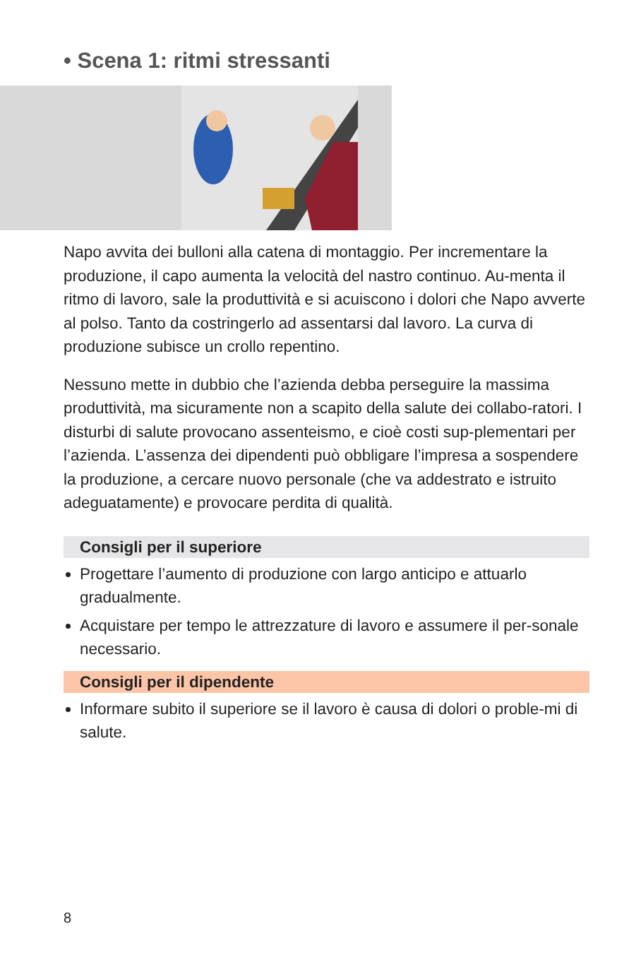• Scena 1: ritmi stressanti
Napo avvita dei bulloni alla catena di montaggio. Per incrementare la produzione, il capo aumenta la velocità del nastro continuo. Au-menta il ritmo di lavoro, sale la produttività e si acuiscono i dolori che Napo avverte al polso. Tanto da costringerlo ad assentarsi dal lavoro. La curva di produzione subisce un crollo repentino.
Nessuno mette in dubbio che l’azienda debba perseguire la massima produttività, ma sicuramente non a scapito della salute dei collabo-ratori. I disturbi di salute provocano assenteismo, e cioè costi sup-plementari per l’azienda. L’assenza dei dipendenti può obbligare l’impresa a sospendere la produzione, a cercare nuovo personale (che va addestrato e istruito adeguatamente) e provocare perdita di qualità.
Consigli per il superiore
Progettare l’aumento di produzione con largo anticipo e attuarlo gradualmente.
Acquistare per tempo le attrezzature di lavoro e assumere il per-sonale necessario.
Consigli per il dipendente
Informare subito il superiore se il lavoro è causa di dolori o proble-mi di salute.
8